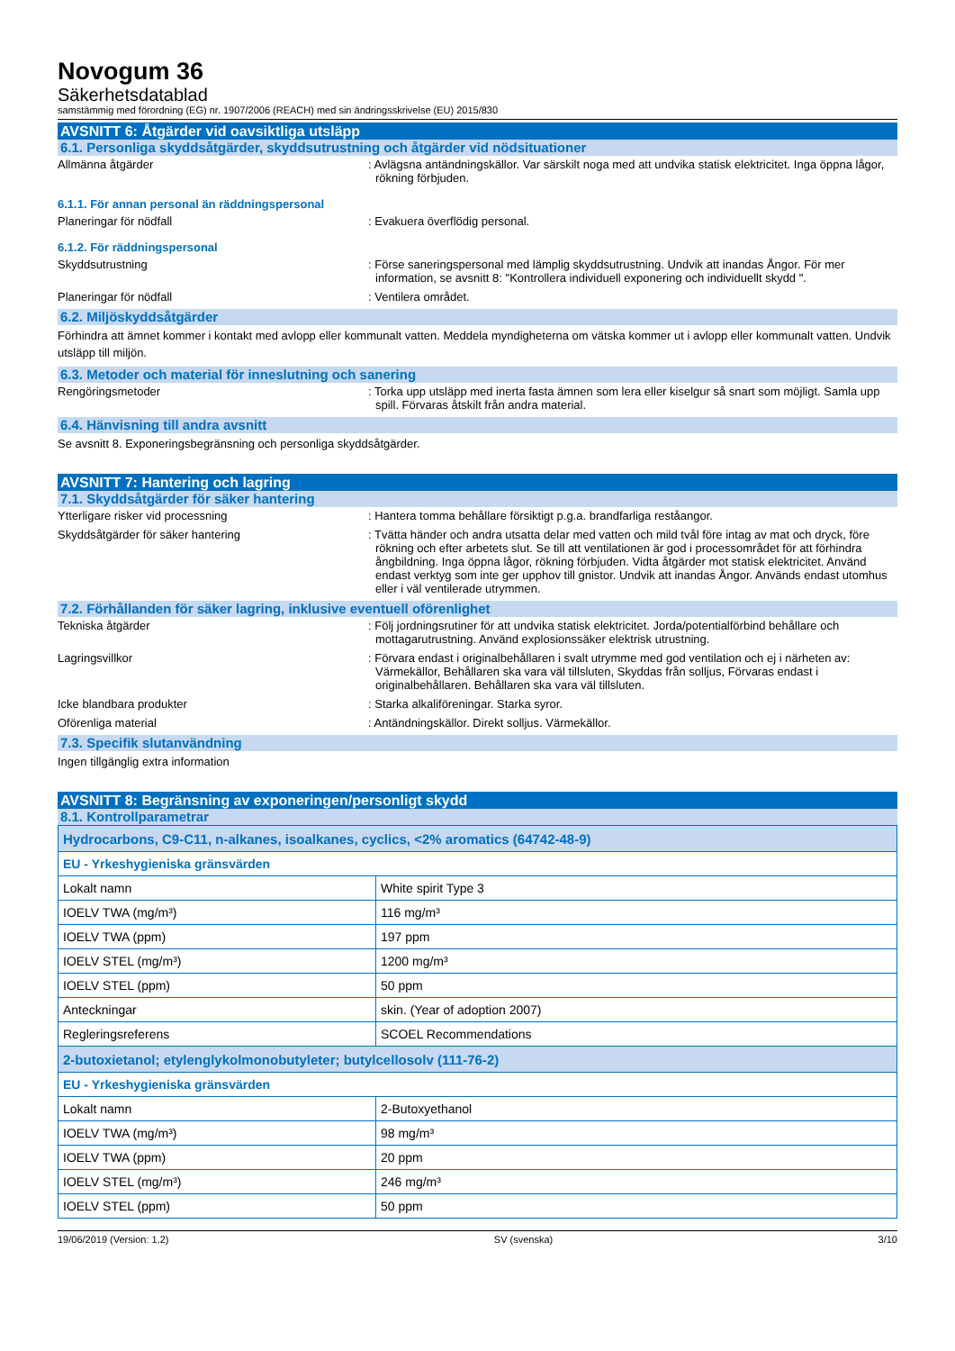Novogum 36
Säkerhetsdatablad
samstämmig med förordning (EG) nr. 1907/2006 (REACH) med sin ändringsskrivelse (EU) 2015/830
AVSNITT 6: Åtgärder vid oavsiktliga utsläpp
6.1. Personliga skyddsåtgärder, skyddsutrustning och åtgärder vid nödsituationer
Allmänna åtgärder : Avlägsna antändningskällor. Var särskilt noga med att undvika statisk elektricitet. Inga öppna lågor, rökning förbjuden.
6.1.1. För annan personal än räddningspersonal
Planeringar för nödfall : Evakuera överflödig personal.
6.1.2. För räddningspersonal
Skyddsutrustning : Förse saneringspersonal med lämplig skyddsutrustning. Undvik att inandas Ångor. För mer information, se avsnitt 8: "Kontrollera individuell exponering och individuellt skydd ".
Planeringar för nödfall : Ventilera området.
6.2. Miljöskyddsåtgärder
Förhindra att ämnet kommer i kontakt med avlopp eller kommunalt vatten. Meddela myndigheterna om vätska kommer ut i avlopp eller kommunalt vatten. Undvik utsläpp till miljön.
6.3. Metoder och material för inneslutning och sanering
Rengöringsmetoder : Torka upp utsläpp med inerta fasta ämnen som lera eller kiselgur så snart som möjligt. Samla upp spill. Förvaras åtskilt från andra material.
6.4. Hänvisning till andra avsnitt
Se avsnitt 8. Exponeringsbegränsning och personliga skyddsåtgärder.
AVSNITT 7: Hantering och lagring
7.1. Skyddsåtgärder för säker hantering
Ytterligare risker vid processning : Hantera tomma behållare försiktigt p.g.a. brandfarliga reståangor.
Skyddsåtgärder för säker hantering : Tvätta händer och andra utsatta delar med vatten och mild tvål före intag av mat och dryck, före rökning och efter arbetets slut. Se till att ventilationen är god i processområdet för att förhindra ångbildning. Inga öppna lågor, rökning förbjuden. Vidta åtgärder mot statisk elektricitet. Använd endast verktyg som inte ger upphov till gnistor. Undvik att inandas Ångor. Används endast utomhus eller i väl ventilerade utrymmen.
7.2. Förhållanden för säker lagring, inklusive eventuell oförenlighet
Tekniska åtgärder : Följ jordningsrutiner för att undvika statisk elektricitet. Jorda/potentialförbind behållare och mottagarutrustning. Använd explosionssäker elektrisk utrustning.
Lagringsvillkor : Förvara endast i originalbehållaren i svalt utrymme med god ventilation och ej i närheten av: Värmekällor, Behållaren ska vara väl tillsluten, Skyddas från solljus, Förvaras endast i originalbehållaren. Behållaren ska vara väl tillsluten.
Icke blandbara produkter : Starka alkaliföreningar. Starka syror.
Oförenliga material : Antändningskällor. Direkt solljus. Värmekällor.
7.3. Specifik slutanvändning
Ingen tillgänglig extra information
AVSNITT 8: Begränsning av exponeringen/personligt skydd
8.1. Kontrollparametrar
| Hydrocarbons, C9-C11, n-alkanes, isoalkanes, cyclics, <2% aromatics (64742-48-9) | |
| --- | --- |
| EU - Yrkeshygieniska gränsvärden | |
| Lokalt namn | White spirit Type 3 |
| IOELV TWA (mg/m³) | 116 mg/m³ |
| IOELV TWA (ppm) | 197 ppm |
| IOELV STEL (mg/m³) | 1200 mg/m³ |
| IOELV STEL (ppm) | 50 ppm |
| Anteckningar | skin. (Year of adoption 2007) |
| Regleringsreferens | SCOEL Recommendations |
| 2-butoxietanol; etylenglykolmonobutyleter; butylcellosolv (111-76-2) | |
| EU - Yrkeshygieniska gränsvärden | |
| Lokalt namn | 2-Butoxyethanol |
| IOELV TWA (mg/m³) | 98 mg/m³ |
| IOELV TWA (ppm) | 20 ppm |
| IOELV STEL (mg/m³) | 246 mg/m³ |
| IOELV STEL (ppm) | 50 ppm |
19/06/2019 (Version: 1.2) SV (svenska) 3/10